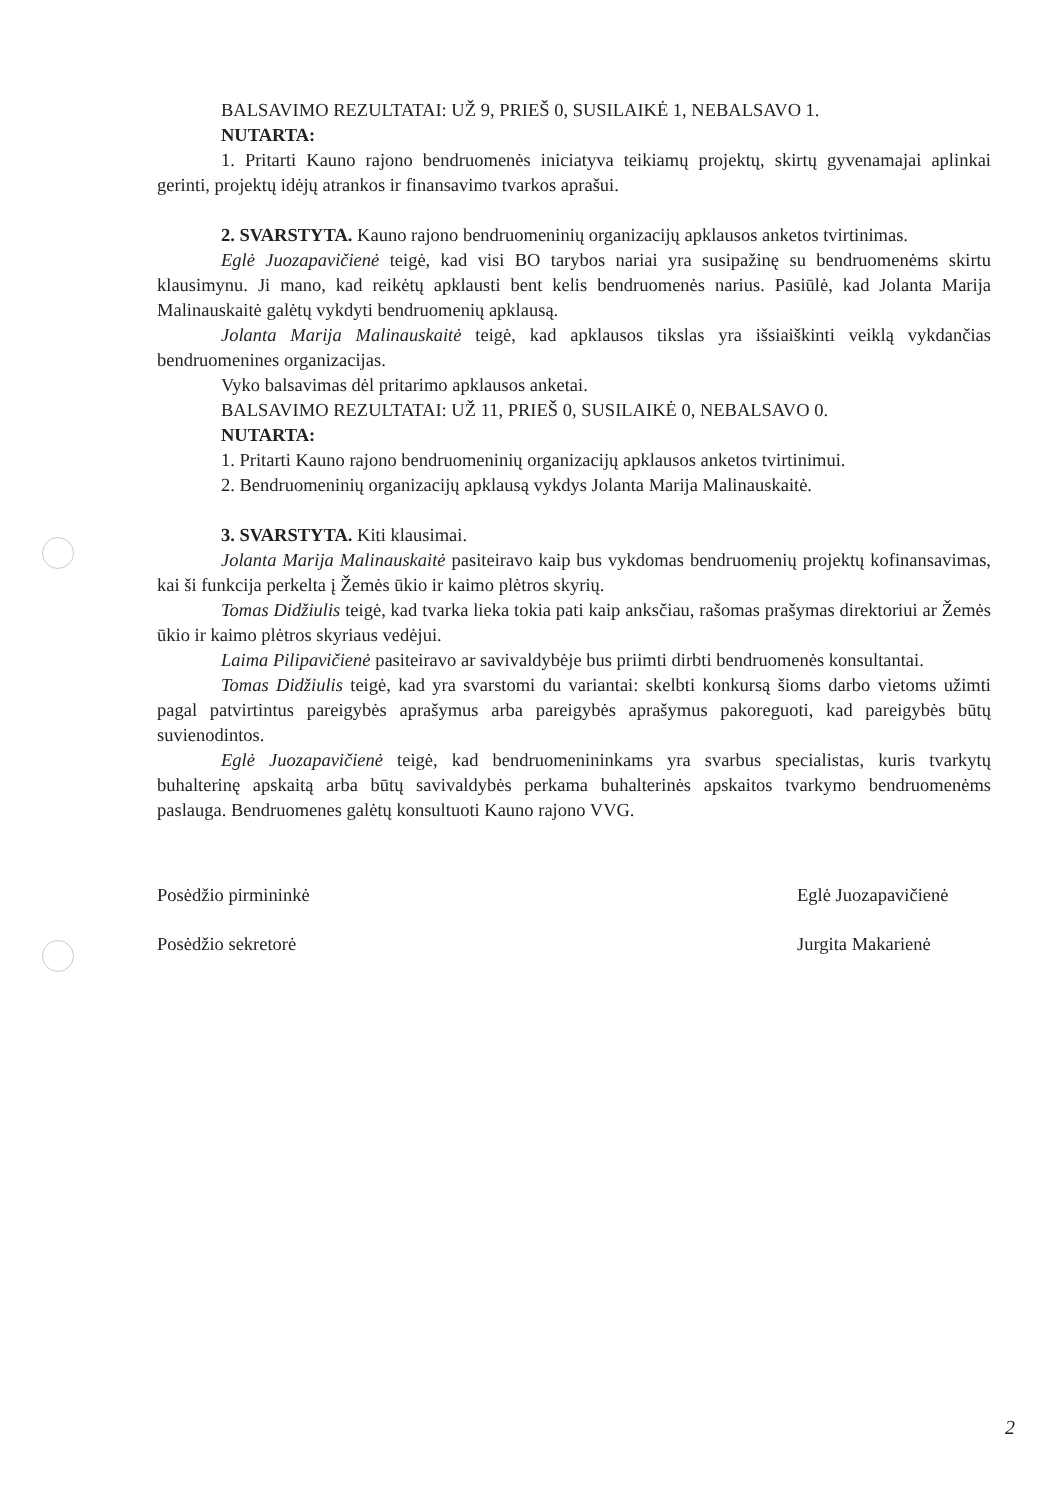BALSAVIMO REZULTATAI: UŽ 9, PRIEŠ 0, SUSILAIKĖ 1, NEBALSAVO 1.
NUTARTA:
1. Pritarti Kauno rajono bendruomenės iniciatyva teikiamų projektų, skirtų gyvenamajai aplinkai gerinti, projektų idėjų atrankos ir finansavimo tvarkos aprašui.
2. SVARSTYTA. Kauno rajono bendruomeninių organizacijų apklausos anketos tvirtinimas.
Eglė Juozapavičienė teigė, kad visi BO tarybos nariai yra susipažinę su bendruomenėms skirtu klausimynu. Ji mano, kad reikėtų apklausti bent kelis bendruomenės narius. Pasiūlė, kad Jolanta Marija Malinauskaitė galėtų vykdyti bendruomenių apklausą.
Jolanta Marija Malinauskaitė teigė, kad apklausos tikslas yra išsiaiškinti veiklą vykdančias bendruomenines organizacijas.
Vyko balsavimas dėl pritarimo apklausos anketai.
BALSAVIMO REZULTATAI: UŽ 11, PRIEŠ 0, SUSILAIKĖ 0, NEBALSAVO 0.
NUTARTA:
1. Pritarti Kauno rajono bendruomeninių organizacijų apklausos anketos tvirtinimui.
2. Bendruomeninių organizacijų apklausą vykdys Jolanta Marija Malinauskaitė.
3. SVARSTYTA. Kiti klausimai.
Jolanta Marija Malinauskaitė pasiteiravo kaip bus vykdomas bendruomenių projektų kofinansavimas, kai ši funkcija perkelta į Žemės ūkio ir kaimo plėtros skyrių.
Tomas Didžiulis teigė, kad tvarka lieka tokia pati kaip anksčiau, rašomas prašymas direktoriui ar Žemės ūkio ir kaimo plėtros skyriaus vedėjui.
Laima Pilipavičienė pasiteiravo ar savivaldybėje bus priimti dirbti bendruomenės konsultantai.
Tomas Didžiulis teigė, kad yra svarstomi du variantai: skelbti konkursą šioms darbo vietoms užimti pagal patvirtintus pareigybės aprašymus arba pareigybės aprašymus pakoreguoti, kad pareigybės būtų suvienodintos.
Eglė Juozapavičienė teigė, kad bendruomenininkams yra svarbus specialistas, kuris tvarkytų buhalterinę apskaitą arba būtų savivaldybės perkama buhalterinės apskaitos tvarkymo bendruomenėms paslauga. Bendruomenes galėtų konsultuoti Kauno rajono VVG.
Posėdžio pirmininkė
Posėdžio sekretorė
Eglė Juozapavičienė
Jurgita Makarienė
2